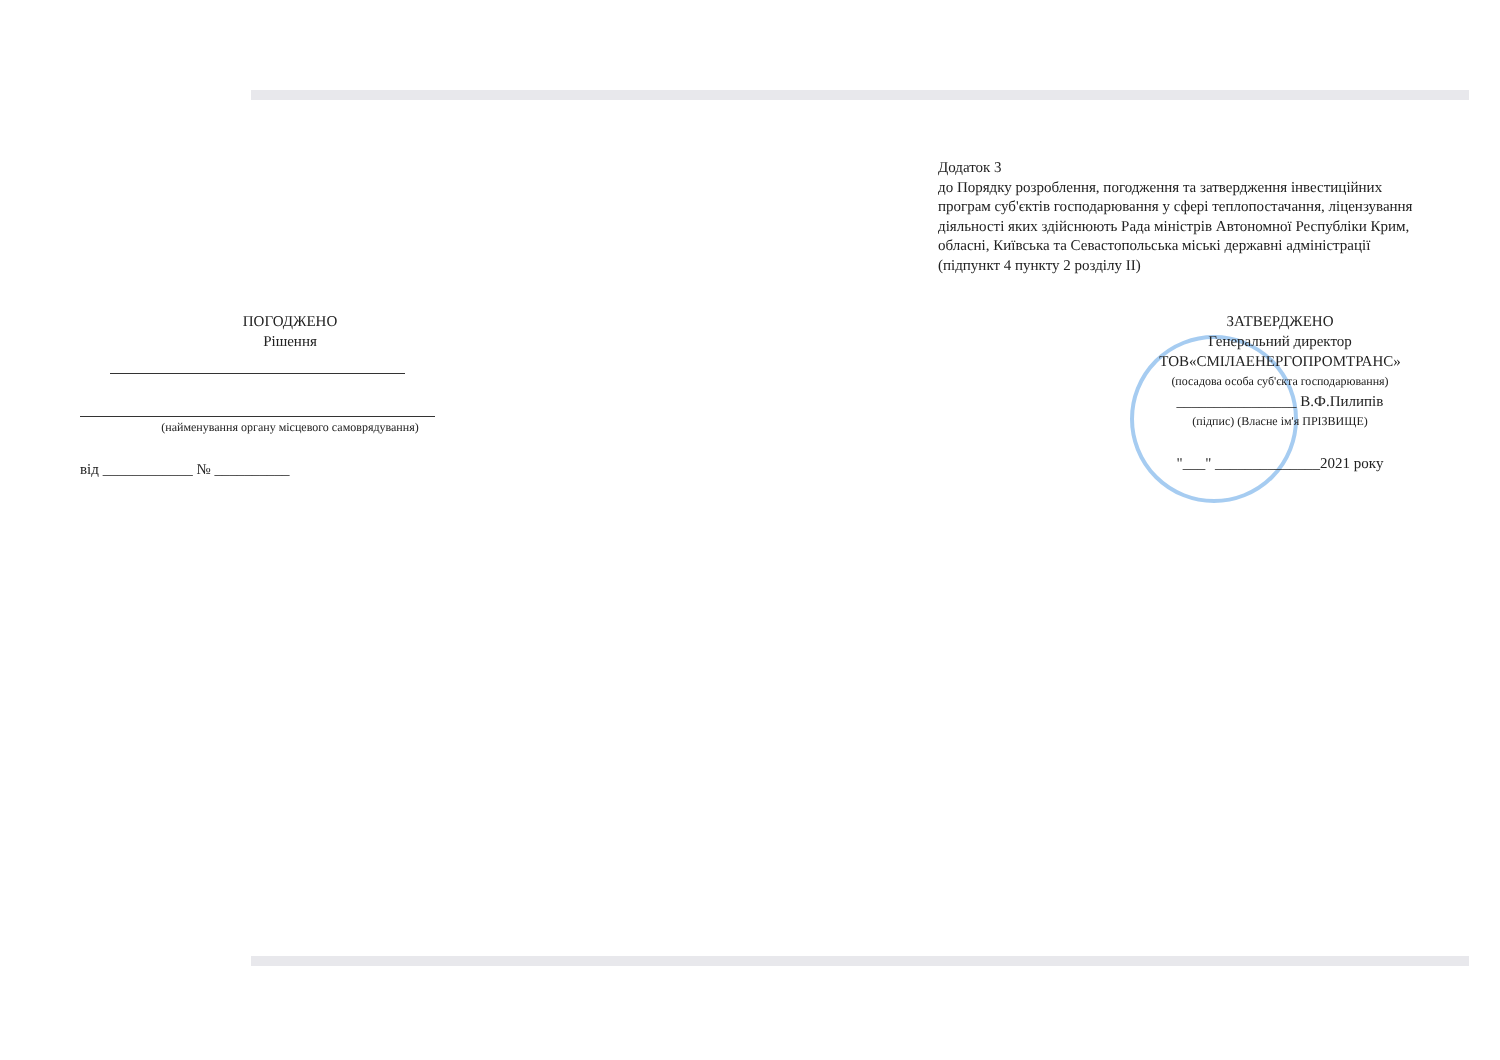Додаток 3
до Порядку розроблення, погодження та затвердження інвестиційних програм суб'єктів господарювання у сфері теплопостачання, ліцензування діяльності яких здійснюють Рада міністрів Автономної Республіки Крим, обласні, Київська та Севастопольська міські державні адміністрації
(підпункт 4 пункту 2 розділу II)
ПОГОДЖЕНО
Рішення
(найменування органу місцевого самоврядування)
від ____________ № __________
ЗАТВЕРДЖЕНО
Генеральний директор
ТОВ«СМІЛАЕНЕРГОПРОМТРАНС»
(посадова особа суб'єкта господарювання)
________________ В.Ф.Пилипів
(підпис) (Власне ім'я ПРІЗВИЩЕ)
"___" ______________2021 року